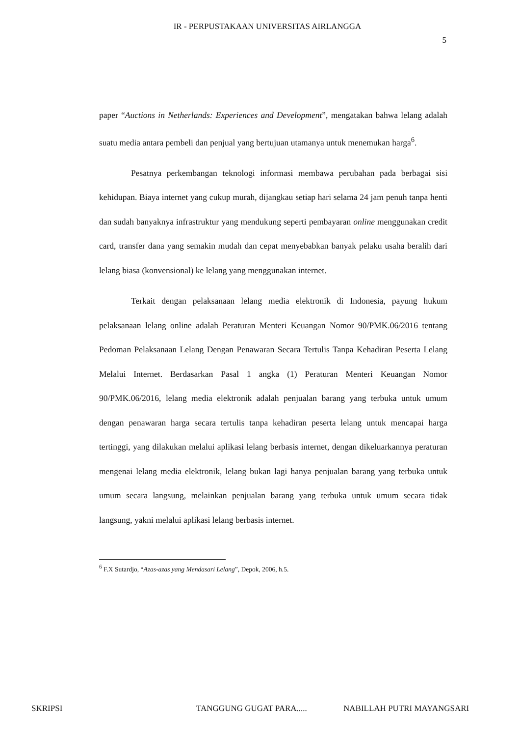IR - PERPUSTAKAAN UNIVERSITAS AIRLANGGA
5
paper “Auctions in Netherlands: Experiences and Development”, mengatakan bahwa lelang adalah suatu media antara pembeli dan penjual yang bertujuan utamanya untuk menemukan harga<sup>6</sup>.
Pesatnya perkembangan teknologi informasi membawa perubahan pada berbagai sisi kehidupan. Biaya internet yang cukup murah, dijangkau setiap hari selama 24 jam penuh tanpa henti dan sudah banyaknya infrastruktur yang mendukung seperti pembayaran online menggunakan credit card, transfer dana yang semakin mudah dan cepat menyebabkan banyak pelaku usaha beralih dari lelang biasa (konvensional) ke lelang yang menggunakan internet.
Terkait dengan pelaksanaan lelang media elektronik di Indonesia, payung hukum pelaksanaan lelang online adalah Peraturan Menteri Keuangan Nomor 90/PMK.06/2016 tentang Pedoman Pelaksanaan Lelang Dengan Penawaran Secara Tertulis Tanpa Kehadiran Peserta Lelang Melalui Internet. Berdasarkan Pasal 1 angka (1) Peraturan Menteri Keuangan Nomor 90/PMK.06/2016, lelang media elektronik adalah penjualan barang yang terbuka untuk umum dengan penawaran harga secara tertulis tanpa kehadiran peserta lelang untuk mencapai harga tertinggi, yang dilakukan melalui aplikasi lelang berbasis internet, dengan dikeluarkannya peraturan mengenai lelang media elektronik, lelang bukan lagi hanya penjualan barang yang terbuka untuk umum secara langsung, melainkan penjualan barang yang terbuka untuk umum secara tidak langsung, yakni melalui aplikasi lelang berbasis internet.
<sup>6</sup> F.X Sutardjo, “Azas-azas yang Mendasari Lelang”, Depok, 2006, h.5.
SKRIPSI TANGGUNG GUGAT PARA..... NABILLAH PUTRI MAYANGSARI